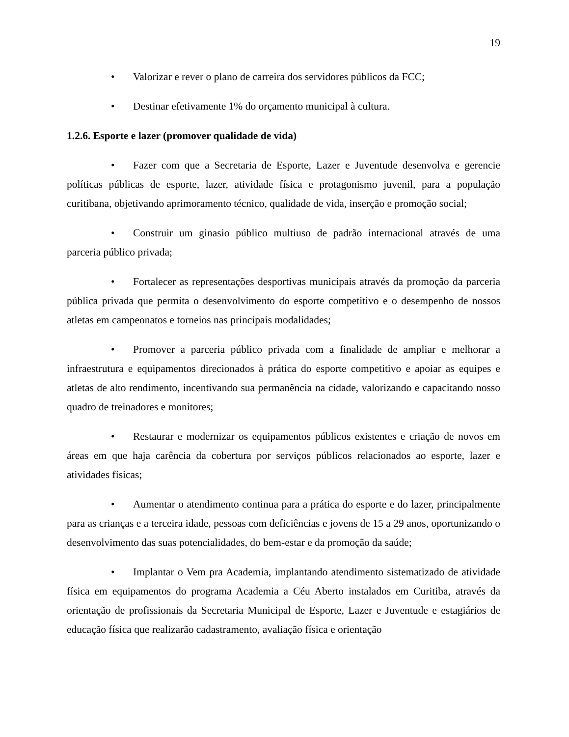19
• Valorizar e rever o plano de carreira dos servidores públicos da FCC;
• Destinar efetivamente 1% do orçamento municipal à cultura.
1.2.6. Esporte e lazer (promover qualidade de vida)
• Fazer com que a Secretaria de Esporte, Lazer e Juventude desenvolva e gerencie políticas públicas de esporte, lazer, atividade física e protagonismo juvenil, para a população curitibana, objetivando aprimoramento técnico, qualidade de vida, inserção e promoção social;
• Construir um ginasio público multiuso de padrão internacional através de uma parceria público privada;
• Fortalecer as representações desportivas municipais através da promoção da parceria pública privada que permita o desenvolvimento do esporte competitivo e o desempenho de nossos atletas em campeonatos e torneios nas principais modalidades;
• Promover a parceria público privada com a finalidade de ampliar e melhorar a infraestrutura e equipamentos direcionados à prática do esporte competitivo e apoiar as equipes e atletas de alto rendimento, incentivando sua permanência na cidade, valorizando e capacitando nosso quadro de treinadores e monitores;
• Restaurar e modernizar os equipamentos públicos existentes e criação de novos em áreas em que haja carência da cobertura por serviços públicos relacionados ao esporte, lazer e atividades físicas;
• Aumentar o atendimento continua para a prática do esporte e do lazer, principalmente para as crianças e a terceira idade, pessoas com deficiências e jovens de 15 a 29 anos, oportunizando o desenvolvimento das suas potencialidades, do bem-estar e da promoção da saúde;
• Implantar o Vem pra Academia, implantando atendimento sistematizado de atividade física em equipamentos do programa Academia a Céu Aberto instalados em Curitiba, através da orientação de profissionais da Secretaria Municipal de Esporte, Lazer e Juventude e estagiários de educação física que realizarão cadastramento, avaliação física e orientação